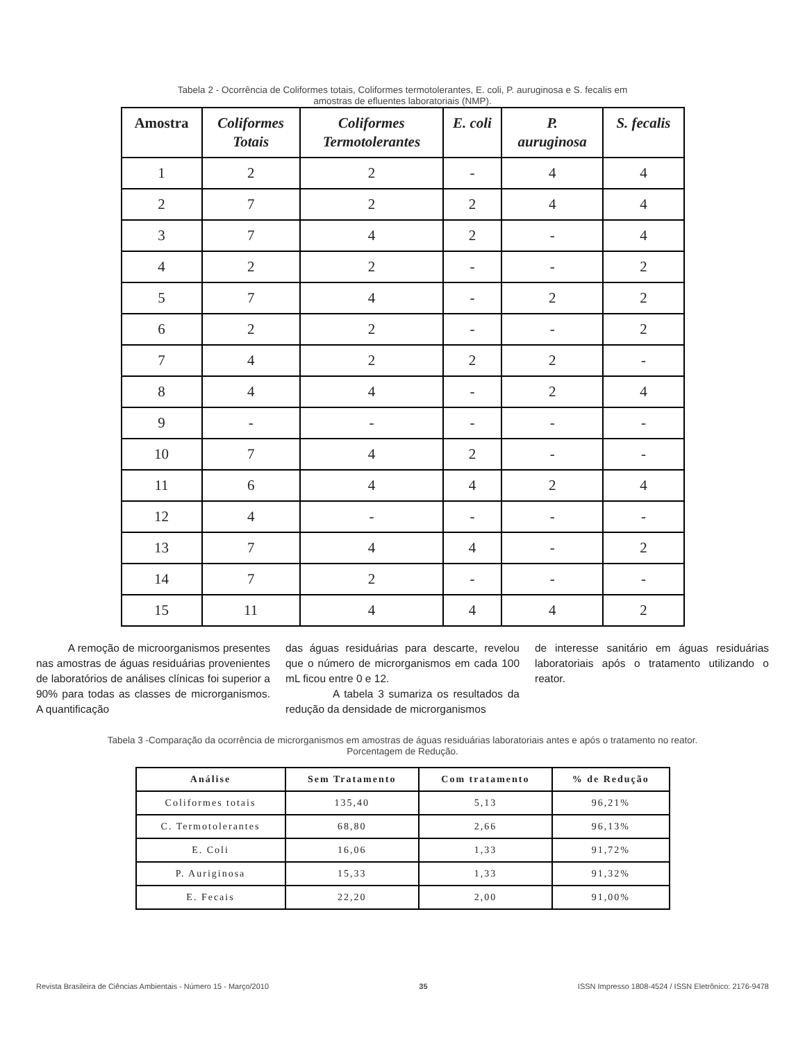Tabela 2 - Ocorrência de Coliformes totais, Coliformes termotolerantes, E. coli, P. auruginosa e S. fecalis em
amostras de efluentes laboratoriais (NMP).
| Amostra | Coliformes Totais | Coliformes Termotolerantes | E. coli | P. auruginosa | S. fecalis |
| --- | --- | --- | --- | --- | --- |
| 1 | 2 | 2 | - | 4 | 4 |
| 2 | 7 | 2 | 2 | 4 | 4 |
| 3 | 7 | 4 | 2 | - | 4 |
| 4 | 2 | 2 | - | - | 2 |
| 5 | 7 | 4 | - | 2 | 2 |
| 6 | 2 | 2 | - | - | 2 |
| 7 | 4 | 2 | 2 | 2 | - |
| 8 | 4 | 4 | - | 2 | 4 |
| 9 | - | - | - | - | - |
| 10 | 7 | 4 | 2 | - | - |
| 11 | 6 | 4 | 4 | 2 | 4 |
| 12 | 4 | - | - | - | - |
| 13 | 7 | 4 | 4 | - | 2 |
| 14 | 7 | 2 | - | - | - |
| 15 | 11 | 4 | 4 | 4 | 2 |
A remoção de microorganismos presentes nas amostras de águas residuárias provenientes de laboratórios de análises clínicas foi superior a 90% para todas as classes de microrganismos. A quantificação
das águas residuárias para descarte, revelou que o número de microrganismos em cada 100 mL ficou entre 0 e 12.
A tabela 3 sumariza os resultados da redução da densidade de microrganismos
de interesse sanitário em águas residuárias laboratoriais após o tratamento utilizando o reator.
Tabela 3 -Comparação da ocorrência de microrganismos em amostras de águas residuárias laboratoriais antes e após o tratamento no reator.
Porcentagem de Redução.
| Análise | Sem Tratamento | Com tratamento | % de Redução |
| --- | --- | --- | --- |
| Coliformes totais | 135,40 | 5,13 | 96,21% |
| C. Termotolerantes | 68,80 | 2,66 | 96,13% |
| E. Coli | 16,06 | 1,33 | 91,72% |
| P. Auriginosa | 15,33 | 1,33 | 91,32% |
| E. Fecais | 22,20 | 2,00 | 91,00% |
Revista Brasileira de Ciências Ambientais - Número 15 - Março/2010 35 ISSN Impresso 1808-4524 / ISSN Eletrônico: 2176-9478